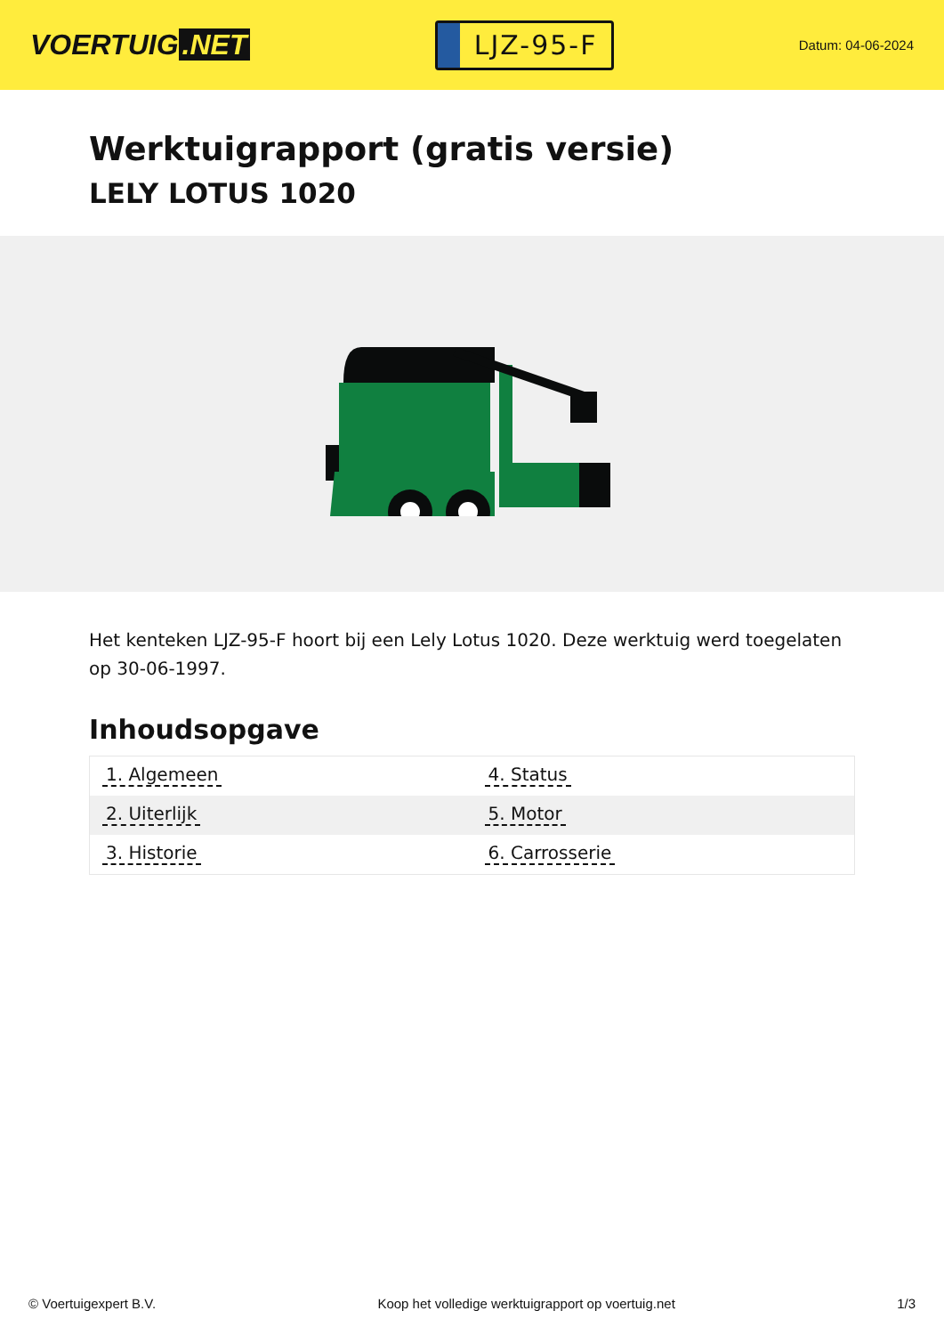VOERTUIG.NET
LJZ-95-F
Datum: 04-06-2024
Werktuigrapport (gratis versie)
LELY LOTUS 1020
Het kenteken LJZ-95-F hoort bij een Lely Lotus 1020. Deze werktuig werd toegelaten op 30-06-1997.
Inhoudsopgave
| 1. Algemeen | 4. Status |
| 2. Uiterlijk | 5. Motor |
| 3. Historie | 6. Carrosserie |
© Voertuigexpert B.V. Koop het volledige werktuigrapport op voertuig.net 1/3